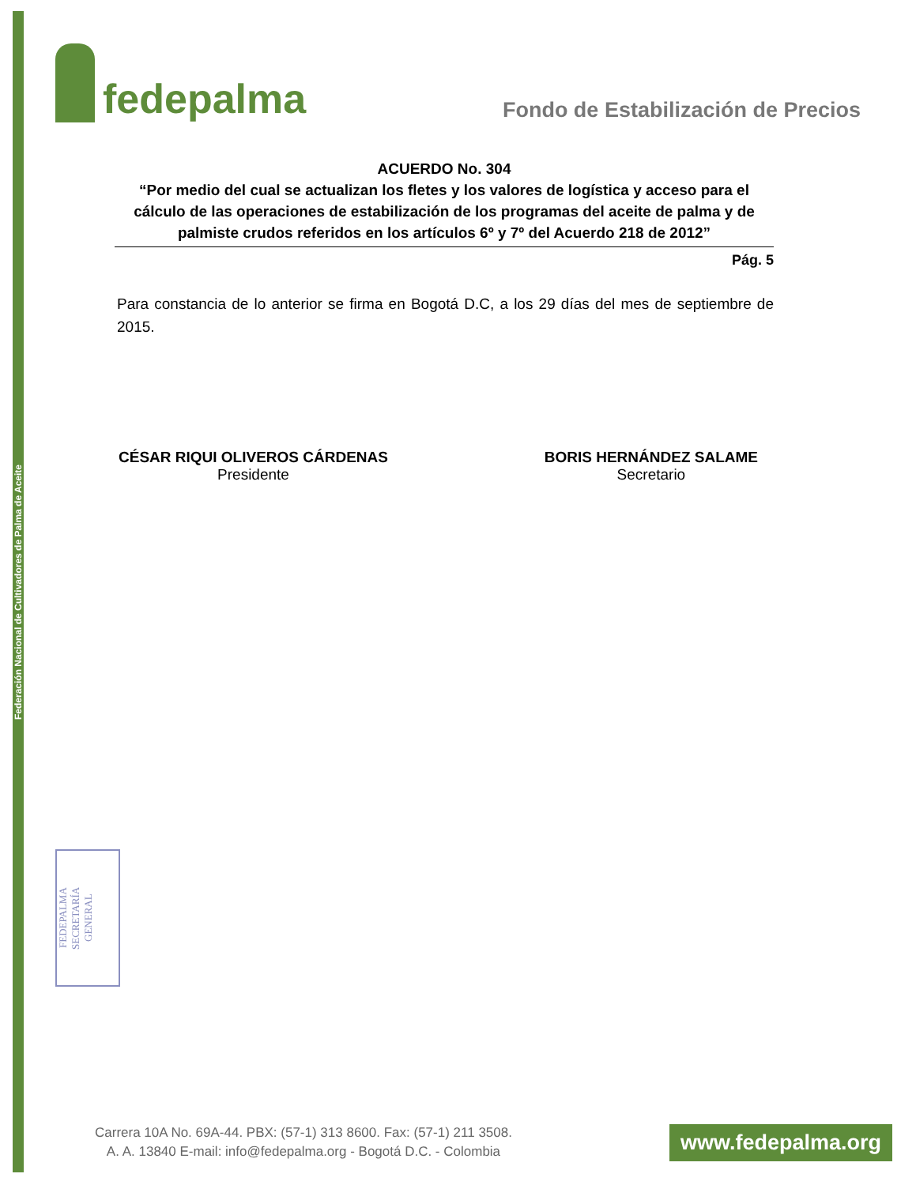Federación Nacional de Cultivadores de Palma de Aceite
fedepalma
Fondo de Estabilización de Precios
ACUERDO No. 304
“Por medio del cual se actualizan los fletes y los valores de logística y acceso para el cálculo de las operaciones de estabilización de los programas del aceite de palma y de palmiste crudos referidos en los artículos 6º y 7º del Acuerdo 218 de 2012”
Pág. 5
Para constancia de lo anterior se firma en Bogotá D.C, a los 29 días del mes de septiembre de 2015.
CÉSAR RIQUI OLIVEROS CÁRDENAS
Presidente
BORIS HERNÁNDEZ SALAME
Secretario
FEDEPALMA
SECRETARÍA
GENERAL
Carrera 10A No. 69A-44. PBX: (57-1) 313 8600. Fax: (57-1) 211 3508.
A. A. 13840 E-mail: info@fedepalma.org - Bogotá D.C. - Colombia
www.fedepalma.org